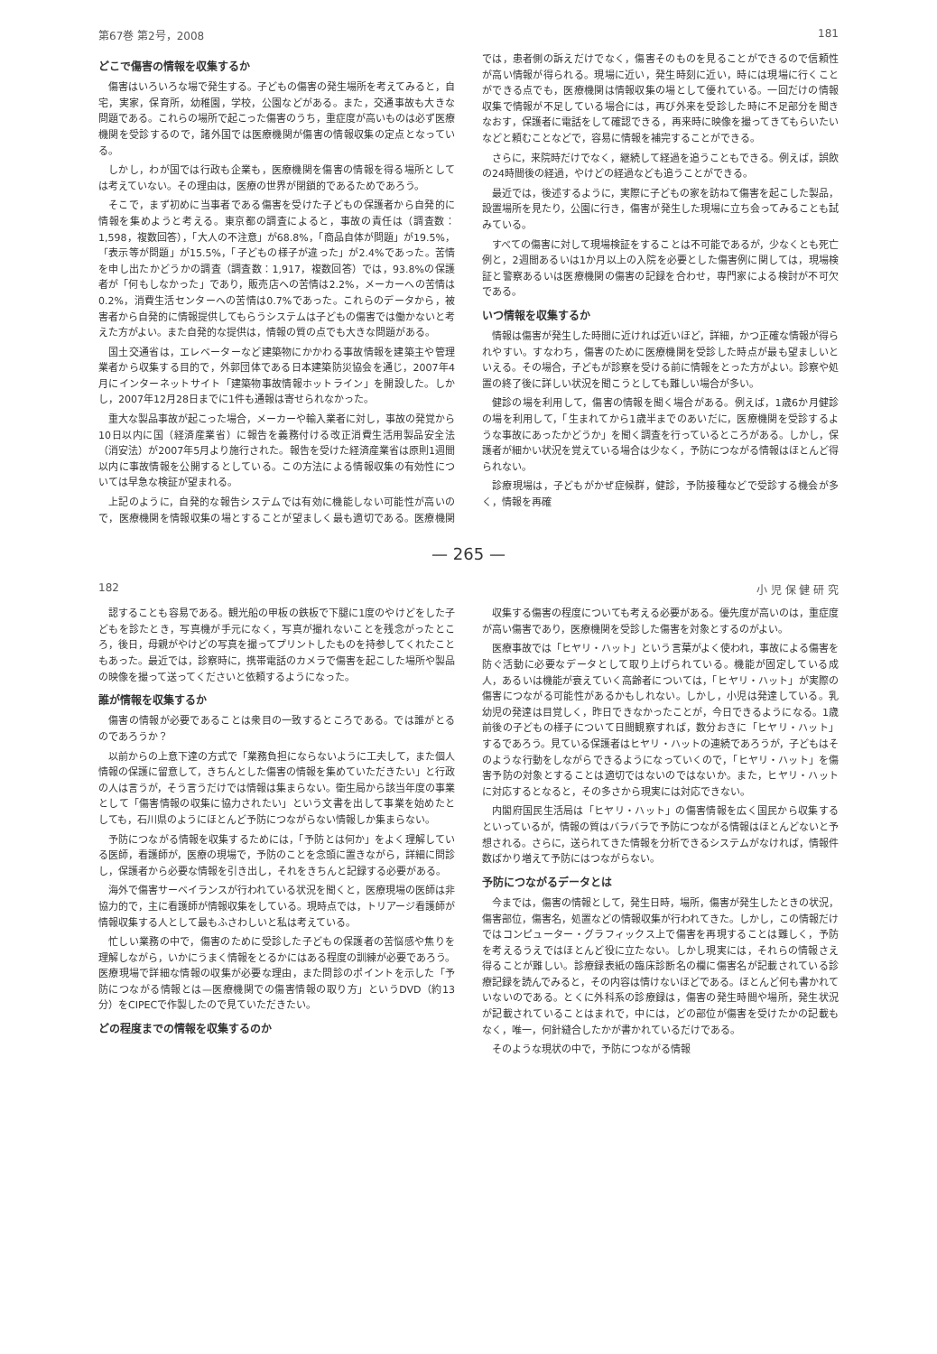第67巻 第2号，2008 181
どこで傷害の情報を収集するか
傷害はいろいろな場で発生する。子どもの傷害の発生場所を考えてみると，自宅，実家，保育所，幼稚園，学校，公園などがある。また，交通事故も大きな問題である。これらの場所で起こった傷害のうち，重症度が高いものは必ず医療機関を受診するので，諸外国では医療機関が傷害の情報収集の定点となっている。
しかし，わが国では行政も企業も，医療機関を傷害の情報を得る場所としては考えていない。その理由は，医療の世界が閉鎖的であるためであろう。
そこで，まず初めに当事者である傷害を受けた子どもの保護者から自発的に情報を集めようと考える。東京都の調査によると，事故の責任は（調査数：1,598，複数回答），「大人の不注意」が68.8%，「商品自体が問題」が19.5%，「表示等が問題」が15.5%，「子どもの様子が違った」が2.4%であった。苦情を申し出たかどうかの調査（調査数：1,917，複数回答）では，93.8%の保護者が「何もしなかった」であり，販売店への苦情は2.2%，メーカーへの苦情は0.2%，消費生活センターへの苦情は0.7%であった。これらのデータから，被害者から自発的に情報提供してもらうシステムは子どもの傷害では働かないと考えた方がよい。また自発的な提供は，情報の質の点でも大きな問題がある。
国土交通省は，エレベーターなど建築物にかかわる事故情報を建築主や管理業者から収集する目的で，外郭団体である日本建築防災協会を通じ，2007年4月にインターネットサイト「建築物事故情報ホットライン」を開設した。しかし，2007年12月28日までに1件も通報は寄せられなかった。
重大な製品事故が起こった場合，メーカーや輸入業者に対し，事故の発覚から10日以内に国（経済産業省）に報告を義務付ける改正消費生活用製品安全法（消安法）が2007年5月より施行された。報告を受けた経済産業省は原則1週間以内に事故情報を公開するとしている。この方法による情報収集の有効性については早急な検証が望まれる。
上記のように，自発的な報告システムでは有効に機能しない可能性が高いので，医療機関を情報収集の場とすることが望ましく最も適切である。医療機関では，患者側の訴えだけでなく，傷害そのものを見ることができるので信頼性が高い情報が得られる。現場に近い，発生時刻に近い，時には現場に行くことができる点でも，医療機関は情報収集の場として優れている。一回だけの情報収集で情報が不足している場合には，再び外来を受診した時に不足部分を聞きなおす，保護者に電話をして確認できる，再来時に映像を撮ってきてもらいたいなどと頼むことなどで，容易に情報を補完することができる。
さらに，来院時だけでなく，継続して経過を追うこともできる。例えば，誤飲の24時間後の経過，やけどの経過なども追うことができる。
最近では，後述するように，実際に子どもの家を訪ねて傷害を起こした製品，設置場所を見たり，公園に行き，傷害が発生した現場に立ち会ってみることも試みている。
すべての傷害に対して現場検証をすることは不可能であるが，少なくとも死亡例と，2週間あるいは1か月以上の入院を必要とした傷害例に関しては，現場検証と警察あるいは医療機関の傷害の記録を合わせ，専門家による検討が不可欠である。
いつ情報を収集するか
情報は傷害が発生した時間に近ければ近いほど，詳細，かつ正確な情報が得られやすい。すなわち，傷害のために医療機関を受診した時点が最も望ましいといえる。その場合，子どもが診察を受ける前に情報をとった方がよい。診察や処置の終了後に詳しい状況を聞こうとしても難しい場合が多い。
健診の場を利用して，傷害の情報を聞く場合がある。例えば，1歳6か月健診の場を利用して，「生まれてから1歳半までのあいだに，医療機関を受診するような事故にあったかどうか」を聞く調査を行っているところがある。しかし，保護者が細かい状況を覚えている場合は少なく，予防につながる情報はほとんど得られない。
診療現場は，子どもがかぜ症候群，健診，予防接種などで受診する機会が多く，情報を再確
— 265 —
182 小 児 保 健 研 究
認することも容易である。観光船の甲板の鉄板で下腿に1度のやけどをした子どもを診たとき，写真機が手元になく，写真が撮れないことを残念がったところ，後日，母親がやけどの写真を撮ってプリントしたものを持参してくれたこともあった。最近では，診察時に，携帯電話のカメラで傷害を起こした場所や製品の映像を撮って送ってくださいと依頼するようになった。
誰が情報を収集するか
傷害の情報が必要であることは衆目の一致するところである。では誰がとるのであろうか？
以前からの上意下達の方式で「業務負担にならないように工夫して，また個人情報の保護に留意して，きちんとした傷害の情報を集めていただきたい」と行政の人は言うが，そう言うだけでは情報は集まらない。衛生局から該当年度の事業として「傷害情報の収集に協力されたい」という文書を出して事業を始めたとしても，石川県のようにほとんど予防につながらない情報しか集まらない。
予防につながる情報を収集するためには，「予防とは何か」をよく理解している医師，看護師が，医療の現場で，予防のことを念頭に置きながら，詳細に問診し，保護者から必要な情報を引き出し，それをきちんと記録する必要がある。
海外で傷害サーベイランスが行われている状況を聞くと，医療現場の医師は非協力的で，主に看護師が情報収集をしている。現時点では，トリアージ看護師が情報収集する人として最もふさわしいと私は考えている。
忙しい業務の中で，傷害のために受診した子どもの保護者の苦悩感や焦りを理解しながら，いかにうまく情報をとるかにはある程度の訓練が必要であろう。医療現場で詳細な情報の収集が必要な理由，また問診のポイントを示した「予防につながる情報とは—医療機関での傷害情報の取り方」というDVD（約13分）をCIPECで作製したので見ていただきたい。
どの程度までの情報を収集するのか
収集する傷害の程度についても考える必要がある。優先度が高いのは，重症度が高い傷害であり，医療機関を受診した傷害を対象とするのがよい。
医療事故では「ヒヤリ・ハット」という言葉がよく使われ，事故による傷害を防ぐ活動に必要なデータとして取り上げられている。機能が固定している成人，あるいは機能が衰えていく高齢者については，「ヒヤリ・ハット」が実際の傷害につながる可能性があるかもしれない。しかし，小児は発達している。乳幼児の発達は目覚しく，昨日できなかったことが，今日できるようになる。1歳前後の子どもの様子について日間観察すれば，数分おきに「ヒヤリ・ハット」するであろう。見ている保護者はヒヤリ・ハットの連続であろうが，子どもはそのような行動をしながらできるようになっていくので，「ヒヤリ・ハット」を傷害予防の対象とすることは適切ではないのではないか。また，ヒヤリ・ハットに対応するとなると，その多さから現実には対応できない。
内閣府国民生活局は「ヒヤリ・ハット」の傷害情報を広く国民から収集するといっているが，情報の質はバラバラで予防につながる情報はほとんどないと予想される。さらに，送られてきた情報を分析できるシステムがなければ，情報件数ばかり増えて予防にはつながらない。
予防につながるデータとは
今までは，傷害の情報として，発生日時，場所，傷害が発生したときの状況，傷害部位，傷害名，処置などの情報収集が行われてきた。しかし，この情報だけではコンピューター・グラフィックス上で傷害を再現することは難しく，予防を考えるうえではほとんど役に立たない。しかし現実には，それらの情報さえ得ることが難しい。診療録表紙の臨床診断名の欄に傷害名が記載されている診療記録を読んでみると，その内容は情けないほどである。ほとんど何も書かれていないのである。とくに外科系の診療録は，傷害の発生時間や場所，発生状況が記載されていることはまれで，中には，どの部位が傷害を受けたかの記載もなく，唯一，何針縫合したかが書かれているだけである。
そのような現状の中で，予防につながる情報